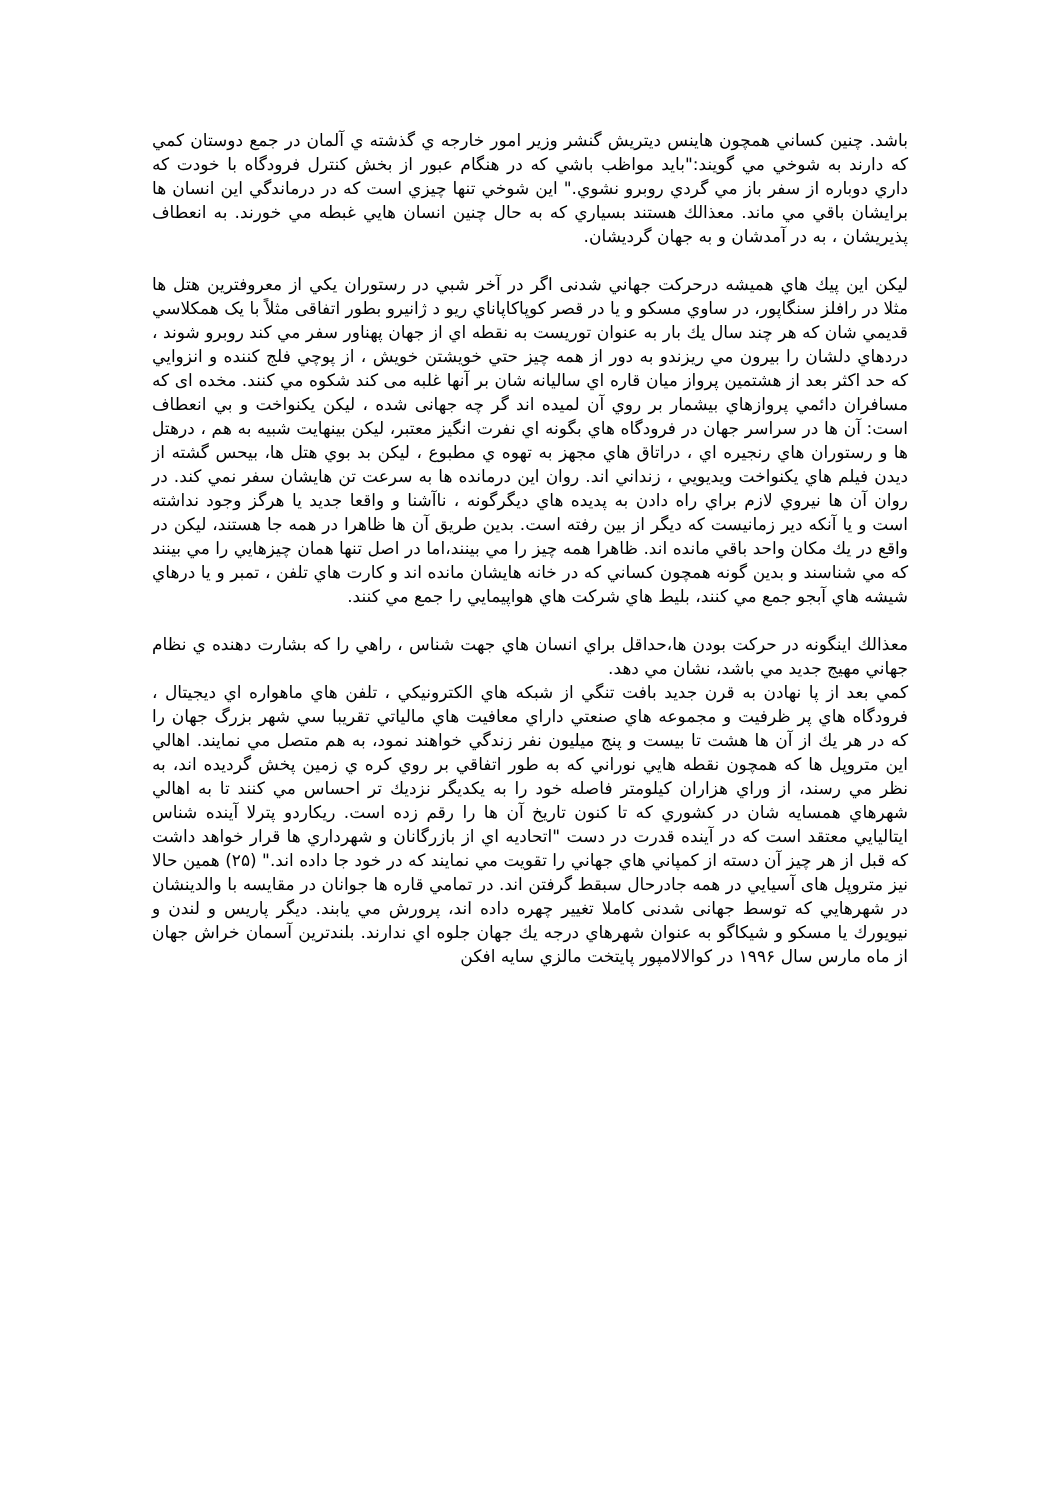باشد. چنين كساني همچون هاينس ديتريش گنشر وزير امور خارجه ي گذشته ي آلمان در جمع دوستان كمي كه دارند به شوخي مي گويند:"بايد مواظب باشي كه در هنگام عبور از بخش كنترل فرودگاه با خودت كه داري دوباره از سفر باز مي گردي روبرو نشوي." اين شوخي تنها چيزي است كه در درماندگي اين انسان ها برايشان باقي مي ماند. معذالك هستند بسياري كه به حال چنين انسان هايي غبطه مي خورند. به انعطاف پذيريشان ، به در آمدشان و به جهان گرديشان.
ليكن اين پيك هاي هميشه درحركت جهاني شدنی اگر در آخر شبي در رستوران يكي از معروفترين هتل ها مثلا در رافلز سنگاپور، در ساوي مسكو و يا در قصر كوپاكاپاناي ريو د ژانيرو بطور اتفاقی مثلاً با يک همكلاسي قديمي شان كه هر چند سال يك بار به عنوان توريست به نقطه اي از جهان پهناور سفر مي كند روبرو شوند ، دردهاي دلشان را بيرون مي ريزندو به دور از همه چيز حتي خويشتن خويش ، از پوچي فلج كننده و انزوايي كه حد اكثر بعد از هشتمين پرواز ميان قاره اي ساليانه شان بر آنها غلبه می كند شكوه مي كنند. مخده ای كه مسافران دائمي پروازهاي بيشمار بر روي آن لميده اند گر چه جهانی شده ، ليكن يكنواخت و بي انعطاف است: آن ها در سراسر جهان در فرودگاه هاي بگونه اي نفرت انگيز معتبر، ليكن بينهايت شبيه به هم ، درهتل ها و رستوران هاي رنجيره اي ، دراتاق هاي مجهز به تهوه ي مطبوع ، ليكن بد بوي هتل ها، بيحس گشته از ديدن فيلم هاي يكنواخت ويديويي ، زنداني اند. روان اين درمانده ها به سرعت تن هايشان سفر نمي كند. در روان آن ها نيروي لازم براي راه دادن به پديده هاي ديگرگونه ، ناآشنا و واقعا جديد يا هرگز وجود نداشته است و يا آنكه دير زمانيست كه ديگر از بين رفته است. بدين طريق آن ها ظاهرا در همه جا هستند، ليكن در واقع در يك مكان واحد باقي مانده اند. ظاهرا همه چيز را مي بينند،اما در اصل تنها همان چيزهايي را مي بينند كه مي شناسند و بدين گونه همچون كساني كه در خانه هايشان مانده اند و كارت هاي تلفن ، تمبر و يا درهاي شيشه هاي آبجو جمع مي كنند، بليط هاي شركت هاي هواپيمايي را جمع مي كنند.
معذالك اينگونه در حركت بودن ها،حداقل براي انسان هاي جهت شناس ، راهي را كه بشارت دهنده ي نظام جهاني مهيج جديد مي باشد، نشان مي دهد.
كمي بعد از پا نهادن به قرن جديد بافت تنگي از شبكه هاي الكترونيكي ، تلفن هاي ماهواره اي ديجيتال ، فرودگاه هاي پر ظرفيت و مجموعه هاي صنعتي داراي معافيت هاي مالياتي تقريبا سي شهر بزرگ جهان را كه در هر يك از آن ها هشت تا بيست و پنج ميليون نفر زندگي خواهند نمود، به هم متصل مي نمايند. اهالي اين متروپل ها كه همچون نقطه هايي نوراني كه به طور اتفاقي بر روي كره ي زمين پخش گرديده اند، به نظر مي رسند، از وراي هزاران كيلومتر فاصله خود را به يكديگر نزديك تر احساس مي كنند تا به اهالي شهرهاي همسايه شان در كشوري كه تا كنون تاريخ آن ها را رقم زده است. ريكاردو پترلا آينده شناس ايتاليايي معتقد است كه در آينده قدرت در دست "اتحاديه اي از بازرگانان و شهرداري ها قرار خواهد داشت كه قبل از هر چيز آن دسته از كمپاني هاي جهاني را تقويت مي نمايند كه در خود جا داده اند." (۲۵) همين حالا نيز متروپل های آسيايي در همه جادرحال سبقط گرفتن اند. در تمامي قاره ها جوانان در مقايسه با والدينشان در شهرهايي كه توسط جهانی شدنی كاملا تغيير چهره داده اند، پرورش مي يابند. ديگر پاريس و لندن و نيويورك يا مسكو و شيكاگو به عنوان شهرهاي درجه يك جهان جلوه اي ندارند. بلندترين آسمان خراش جهان از ماه مارس سال ۱۹۹۶ در كوالالامپور پايتخت مالزي سايه افكن